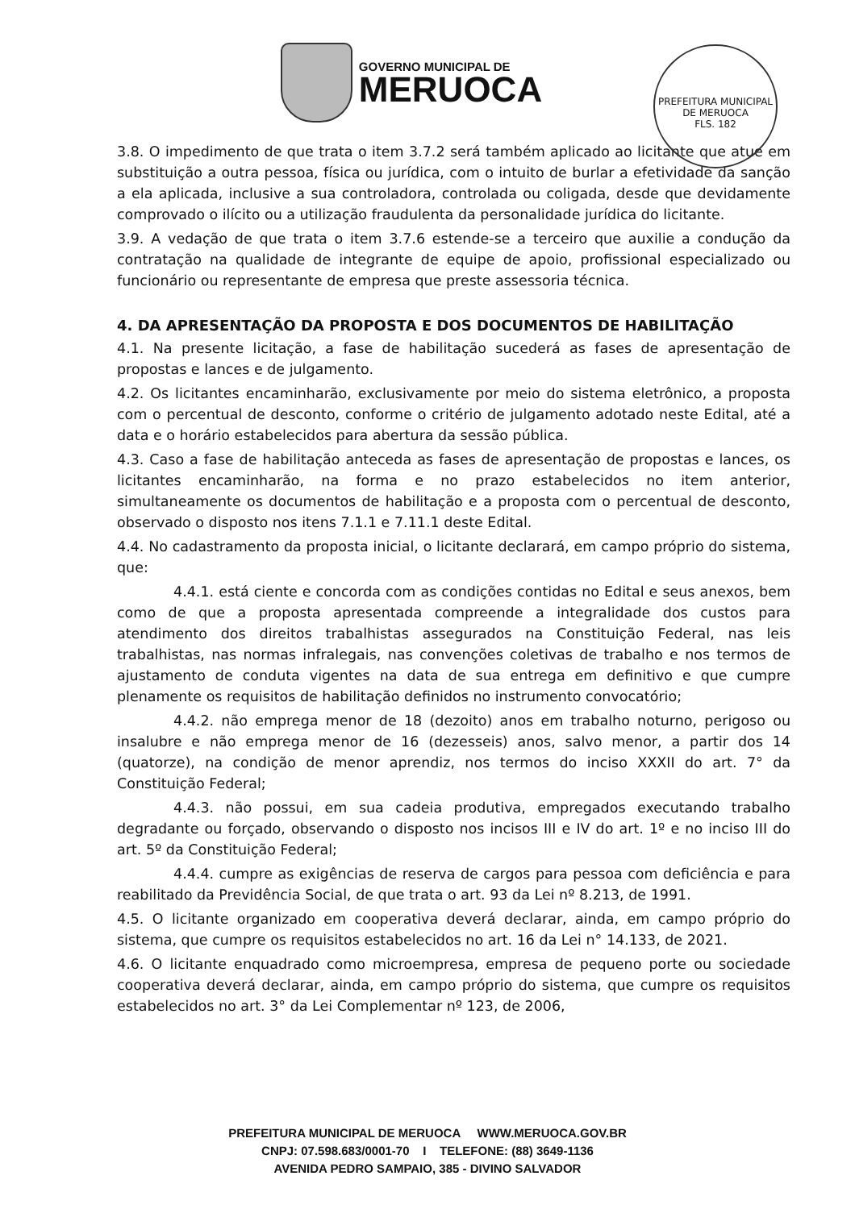GOVERNO MUNICIPAL DE
MERUOCA
PREFEITURA MUNICIPAL DE MERUOCA
FLS. 182
3.8. O impedimento de que trata o item 3.7.2 será também aplicado ao licitante que atue em substituição a outra pessoa, física ou jurídica, com o intuito de burlar a efetividade da sanção a ela aplicada, inclusive a sua controladora, controlada ou coligada, desde que devidamente comprovado o ilícito ou a utilização fraudulenta da personalidade jurídica do licitante.
3.9. A vedação de que trata o item 3.7.6 estende-se a terceiro que auxilie a condução da contratação na qualidade de integrante de equipe de apoio, profissional especializado ou funcionário ou representante de empresa que preste assessoria técnica.
4. DA APRESENTAÇÃO DA PROPOSTA E DOS DOCUMENTOS DE HABILITAÇÃO
4.1. Na presente licitação, a fase de habilitação sucederá as fases de apresentação de propostas e lances e de julgamento.
4.2. Os licitantes encaminharão, exclusivamente por meio do sistema eletrônico, a proposta com o percentual de desconto, conforme o critério de julgamento adotado neste Edital, até a data e o horário estabelecidos para abertura da sessão pública.
4.3. Caso a fase de habilitação anteceda as fases de apresentação de propostas e lances, os licitantes encaminharão, na forma e no prazo estabelecidos no item anterior, simultaneamente os documentos de habilitação e a proposta com o percentual de desconto, observado o disposto nos itens 7.1.1 e 7.11.1 deste Edital.
4.4. No cadastramento da proposta inicial, o licitante declarará, em campo próprio do sistema, que:
4.4.1. está ciente e concorda com as condições contidas no Edital e seus anexos, bem como de que a proposta apresentada compreende a integralidade dos custos para atendimento dos direitos trabalhistas assegurados na Constituição Federal, nas leis trabalhistas, nas normas infralegais, nas convenções coletivas de trabalho e nos termos de ajustamento de conduta vigentes na data de sua entrega em definitivo e que cumpre plenamente os requisitos de habilitação definidos no instrumento convocatório;
4.4.2. não emprega menor de 18 (dezoito) anos em trabalho noturno, perigoso ou insalubre e não emprega menor de 16 (dezesseis) anos, salvo menor, a partir dos 14 (quatorze), na condição de menor aprendiz, nos termos do inciso XXXII do art. 7° da Constituição Federal;
4.4.3. não possui, em sua cadeia produtiva, empregados executando trabalho degradante ou forçado, observando o disposto nos incisos III e IV do art. 1º e no inciso III do art. 5º da Constituição Federal;
4.4.4. cumpre as exigências de reserva de cargos para pessoa com deficiência e para reabilitado da Previdência Social, de que trata o art. 93 da Lei nº 8.213, de 1991.
4.5. O licitante organizado em cooperativa deverá declarar, ainda, em campo próprio do sistema, que cumpre os requisitos estabelecidos no art. 16 da Lei n° 14.133, de 2021.
4.6. O licitante enquadrado como microempresa, empresa de pequeno porte ou sociedade cooperativa deverá declarar, ainda, em campo próprio do sistema, que cumpre os requisitos estabelecidos no art. 3° da Lei Complementar nº 123, de 2006,
PREFEITURA MUNICIPAL DE MERUOCA WWW.MERUOCA.GOV.BR
CNPJ: 07.598.683/0001-70 I TELEFONE: (88) 3649-1136
AVENIDA PEDRO SAMPAIO, 385 - DIVINO SALVADOR